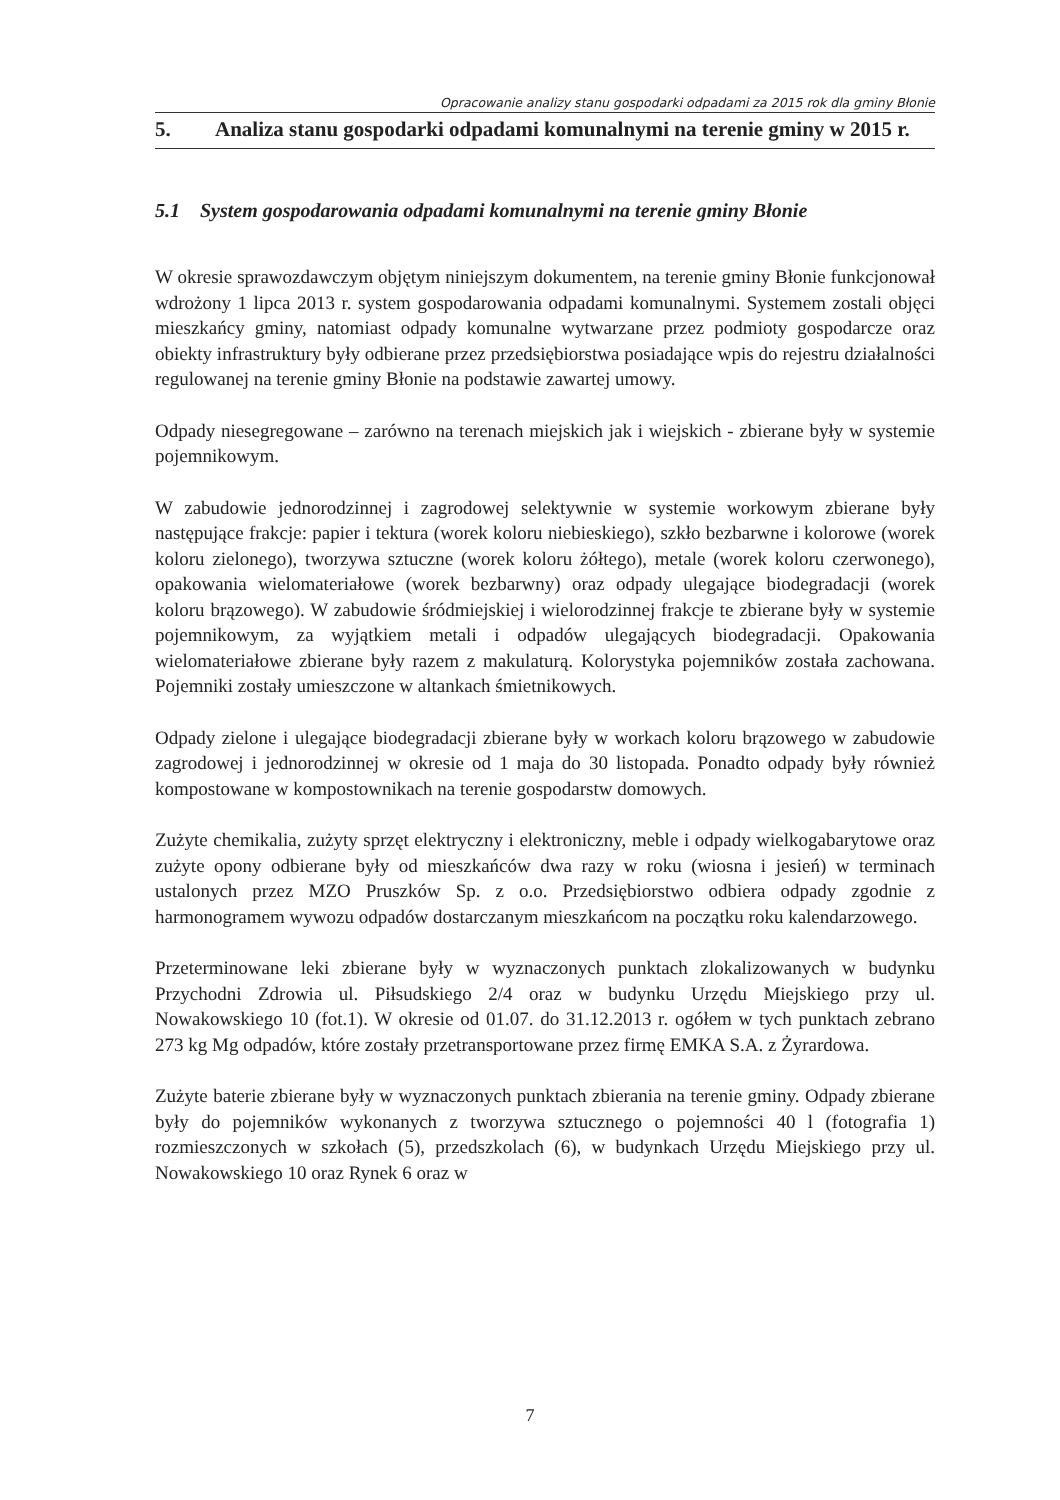Opracowanie analizy stanu gospodarki odpadami za 2015 rok dla gminy Błonie
5. Analiza stanu gospodarki odpadami komunalnymi na terenie gminy w 2015 r.
5.1 System gospodarowania odpadami komunalnymi na terenie gminy Błonie
W okresie sprawozdawczym objętym niniejszym dokumentem, na terenie gminy Błonie funkcjonował wdrożony 1 lipca 2013 r. system gospodarowania odpadami komunalnymi. Systemem zostali objęci mieszkańcy gminy, natomiast odpady komunalne wytwarzane przez podmioty gospodarcze oraz obiekty infrastruktury były odbierane przez przedsiębiorstwa posiadające wpis do rejestru działalności regulowanej na terenie gminy Błonie na podstawie zawartej umowy.
Odpady niesegregowane – zarówno na terenach miejskich jak i wiejskich - zbierane były w systemie pojemnikowym.
W zabudowie jednorodzinnej i zagrodowej selektywnie w systemie workowym zbierane były następujące frakcje: papier i tektura (worek koloru niebieskiego), szkło bezbarwne i kolorowe (worek koloru zielonego), tworzywa sztuczne (worek koloru żółtego), metale (worek koloru czerwonego), opakowania wielomateriałowe (worek bezbarwny) oraz odpady ulegające biodegradacji (worek koloru brązowego). W zabudowie śródmiejskiej i wielorodzinnej frakcje te zbierane były w systemie pojemnikowym, za wyjątkiem metali i odpadów ulegających biodegradacji. Opakowania wielomateriałowe zbierane były razem z makulaturą. Kolorystyka pojemników została zachowana. Pojemniki zostały umieszczone w altankach śmietnikowych.
Odpady zielone i ulegające biodegradacji zbierane były w workach koloru brązowego w zabudowie zagrodowej i jednorodzinnej w okresie od 1 maja do 30 listopada. Ponadto odpady były również kompostowane w kompostownikach na terenie gospodarstw domowych.
Zużyte chemikalia, zużyty sprzęt elektryczny i elektroniczny, meble i odpady wielkogabarytowe oraz zużyte opony odbierane były od mieszkańców dwa razy w roku (wiosna i jesień) w terminach ustalonych przez MZO Pruszków Sp. z o.o. Przedsiębiorstwo odbiera odpady zgodnie z harmonogramem wywozu odpadów dostarczanym mieszkańcom na początku roku kalendarzowego.
Przeterminowane leki zbierane były w wyznaczonych punktach zlokalizowanych w budynku Przychodni Zdrowia ul. Piłsudskiego 2/4 oraz w budynku Urzędu Miejskiego przy ul. Nowakowskiego 10 (fot.1). W okresie od 01.07. do 31.12.2013 r. ogółem w tych punktach zebrano 273 kg Mg odpadów, które zostały przetransportowane przez firmę EMKA S.A. z Żyrardowa.
Zużyte baterie zbierane były w wyznaczonych punktach zbierania na terenie gminy. Odpady zbierane były do pojemników wykonanych z tworzywa sztucznego o pojemności 40 l (fotografia 1) rozmieszczonych w szkołach (5), przedszkolach (6), w budynkach Urzędu Miejskiego przy ul. Nowakowskiego 10 oraz Rynek 6 oraz w
7